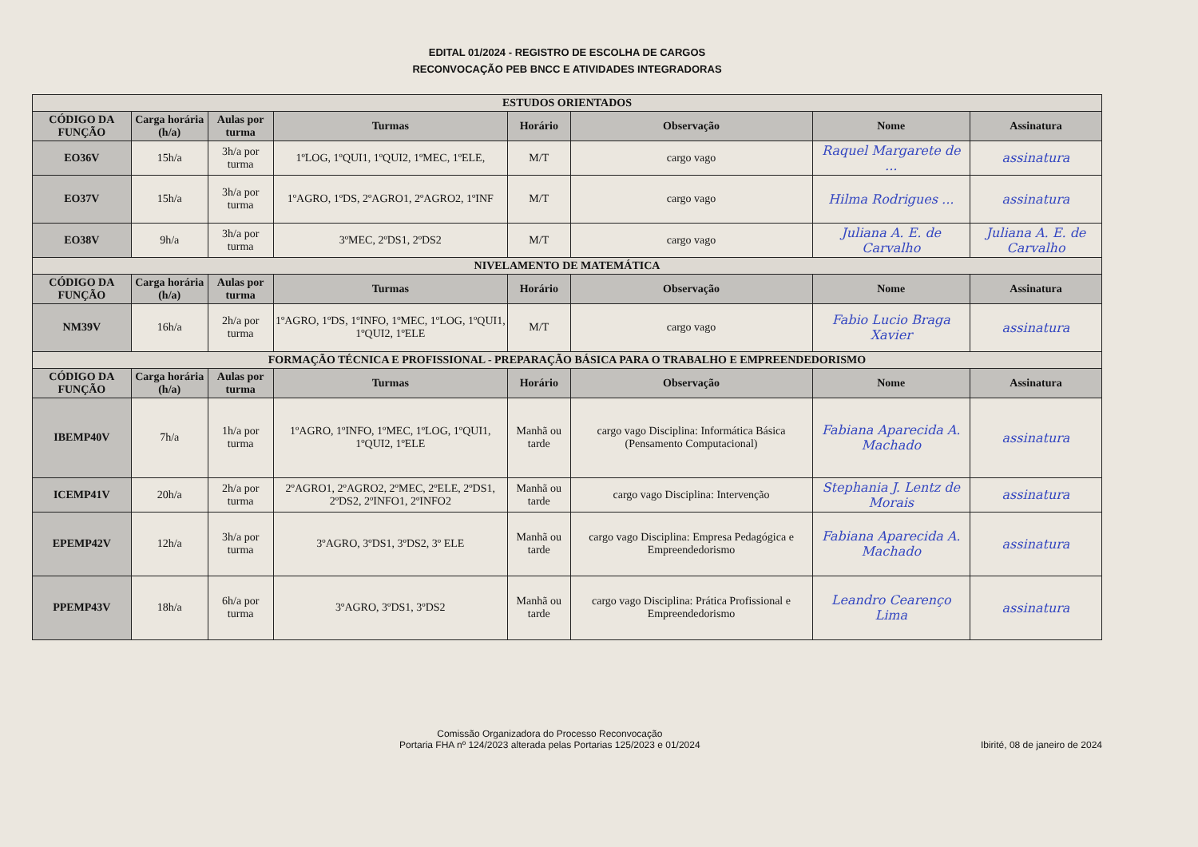EDITAL 01/2024 - REGISTRO DE ESCOLHA DE CARGOS
RECONVOCAÇÃO PEB BNCC E ATIVIDADES INTEGRADORAS
| ESTUDOS ORIENTADOS | | | | | | | |
| CÓDIGO DA FUNÇÃO | Carga horária (h/a) | Aulas por turma | Turmas | Horário | Observação | Nome | Assinatura |
| EO36V | 15h/a | 3h/a por turma | 1ºLOG, 1ºQUI1, 1ºQUI2, 1ºMEC, 1ºELE, | M/T | cargo vago | Raquel Margarete de ... | assinatura |
| EO37V | 15h/a | 3h/a por turma | 1ºAGRO, 1ºDS, 2ºAGRO1, 2ºAGRO2, 1ºINF | M/T | cargo vago | Hilma Rodrigues ... | assinatura |
| EO38V | 9h/a | 3h/a por turma | 3ºMEC, 2ºDS1, 2ºDS2 | M/T | cargo vago | Juliana A. E. de Carvalho | Juliana A. E. de Carvalho |
| NIVELAMENTO DE MATEMÁTICA | | | | | | | |
| CÓDIGO DA FUNÇÃO | Carga horária (h/a) | Aulas por turma | Turmas | Horário | Observação | Nome | Assinatura |
| NM39V | 16h/a | 2h/a por turma | 1ºAGRO, 1ºDS, 1ºINFO, 1ºMEC, 1ºLOG, 1ºQUI1, 1ºQUI2, 1ºELE | M/T | cargo vago | Fabio Lucio Braga Xavier | assinatura |
| FORMAÇÃO TÉCNICA E PROFISSIONAL - PREPARAÇÃO BÁSICA PARA O TRABALHO E EMPREENDEDORISMO | | | | | | | |
| CÓDIGO DA FUNÇÃO | Carga horária (h/a) | Aulas por turma | Turmas | Horário | Observação | Nome | Assinatura |
| IBEMP40V | 7h/a | 1h/a por turma | 1ºAGRO, 1ºINFO, 1ºMEC, 1ºLOG, 1ºQUI1, 1ºQUI2, 1ºELE | Manhã ou tarde | cargo vago Disciplina: Informática Básica (Pensamento Computacional) | Fabiana Aparecida A. Machado | assinatura |
| ICEMP41V | 20h/a | 2h/a por turma | 2ºAGRO1, 2ºAGRO2, 2ºMEC, 2ºELE, 2ºDS1, 2ºDS2, 2ºINFO1, 2ºINFO2 | Manhã ou tarde | cargo vago Disciplina: Intervenção | Stephania J. Lentz de Morais | assinatura |
| EPEMP42V | 12h/a | 3h/a por turma | 3ºAGRO, 3ºDS1, 3ºDS2, 3º ELE | Manhã ou tarde | cargo vago Disciplina: Empresa Pedagógica e Empreendedorismo | Fabiana Aparecida A. Machado | assinatura |
| PPEMP43V | 18h/a | 6h/a por turma | 3ºAGRO, 3ºDS1, 3ºDS2 | Manhã ou tarde | cargo vago Disciplina: Prática Profissional e Empreendedorismo | Leandro Cearenço Lima | assinatura |
Comissão Organizadora do Processo Reconvocação
Portaria FHA nº 124/2023 alterada pelas Portarias 125/2023 e 01/2024
Ibirité, 08 de janeiro de 2024